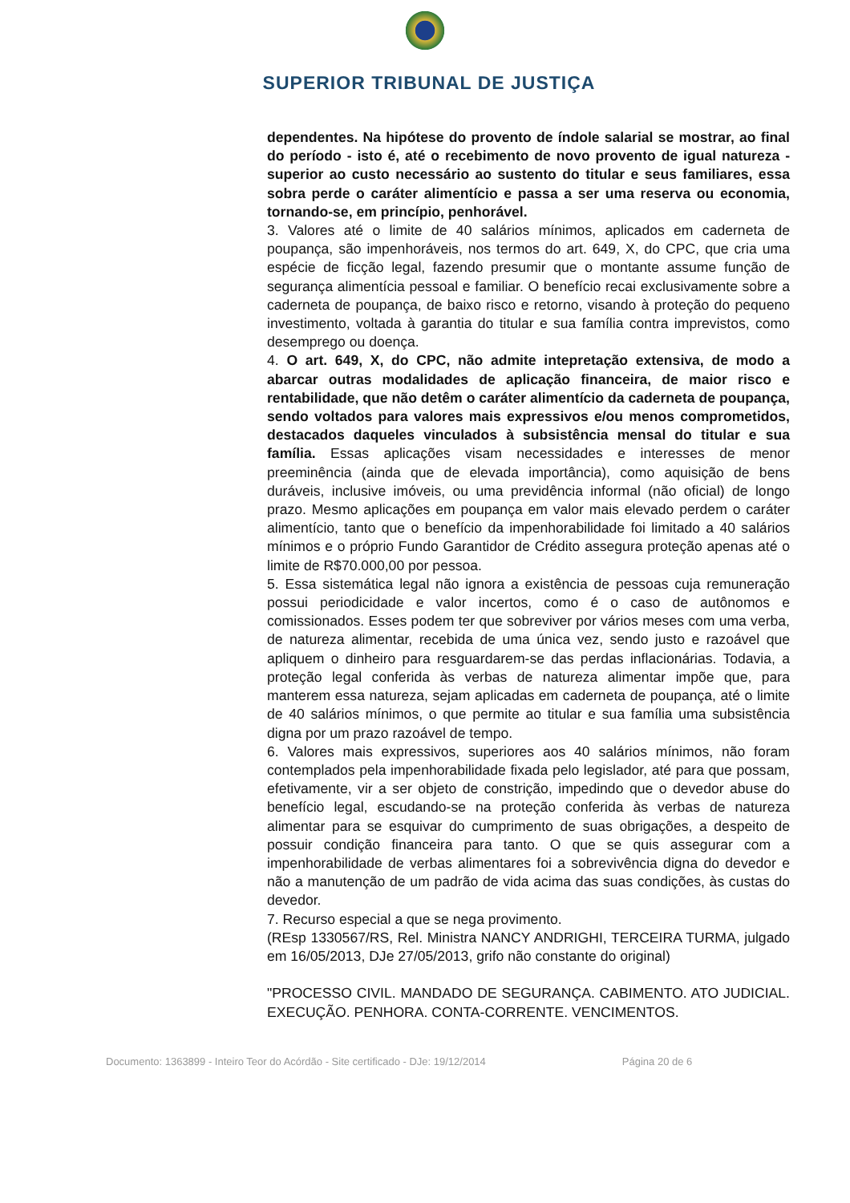SUPERIOR TRIBUNAL DE JUSTIÇA
dependentes. Na hipótese do provento de índole salarial se mostrar, ao final do período - isto é, até o recebimento de novo provento de igual natureza - superior ao custo necessário ao sustento do titular e seus familiares, essa sobra perde o caráter alimentício e passa a ser uma reserva ou economia, tornando-se, em princípio, penhorável.
3. Valores até o limite de 40 salários mínimos, aplicados em caderneta de poupança, são impenhoráveis, nos termos do art. 649, X, do CPC, que cria uma espécie de ficção legal, fazendo presumir que o montante assume função de segurança alimentícia pessoal e familiar. O benefício recai exclusivamente sobre a caderneta de poupança, de baixo risco e retorno, visando à proteção do pequeno investimento, voltada à garantia do titular e sua família contra imprevistos, como desemprego ou doença.
4. O art. 649, X, do CPC, não admite intepretação extensiva, de modo a abarcar outras modalidades de aplicação financeira, de maior risco e rentabilidade, que não detêm o caráter alimentício da caderneta de poupança, sendo voltados para valores mais expressivos e/ou menos comprometidos, destacados daqueles vinculados à subsistência mensal do titular e sua família. Essas aplicações visam necessidades e interesses de menor preeminência (ainda que de elevada importância), como aquisição de bens duráveis, inclusive imóveis, ou uma previdência informal (não oficial) de longo prazo. Mesmo aplicações em poupança em valor mais elevado perdem o caráter alimentício, tanto que o benefício da impenhorabilidade foi limitado a 40 salários mínimos e o próprio Fundo Garantidor de Crédito assegura proteção apenas até o limite de R$70.000,00 por pessoa.
5. Essa sistemática legal não ignora a existência de pessoas cuja remuneração possui periodicidade e valor incertos, como é o caso de autônomos e comissionados. Esses podem ter que sobreviver por vários meses com uma verba, de natureza alimentar, recebida de uma única vez, sendo justo e razoável que apliquem o dinheiro para resguardarem-se das perdas inflacionárias. Todavia, a proteção legal conferida às verbas de natureza alimentar impõe que, para manterem essa natureza, sejam aplicadas em caderneta de poupança, até o limite de 40 salários mínimos, o que permite ao titular e sua família uma subsistência digna por um prazo razoável de tempo.
6. Valores mais expressivos, superiores aos 40 salários mínimos, não foram contemplados pela impenhorabilidade fixada pelo legislador, até para que possam, efetivamente, vir a ser objeto de constrição, impedindo que o devedor abuse do benefício legal, escudando-se na proteção conferida às verbas de natureza alimentar para se esquivar do cumprimento de suas obrigações, a despeito de possuir condição financeira para tanto. O que se quis assegurar com a impenhorabilidade de verbas alimentares foi a sobrevivência digna do devedor e não a manutenção de um padrão de vida acima das suas condições, às custas do devedor.
7. Recurso especial a que se nega provimento.
(REsp 1330567/RS, Rel. Ministra NANCY ANDRIGHI, TERCEIRA TURMA, julgado em 16/05/2013, DJe 27/05/2013, grifo não constante do original)
"PROCESSO CIVIL. MANDADO DE SEGURANÇA. CABIMENTO. ATO JUDICIAL. EXECUÇÃO. PENHORA. CONTA-CORRENTE. VENCIMENTOS.
Documento: 1363899 - Inteiro Teor do Acórdão - Site certificado - DJe: 19/12/2014 Página 20 de 6